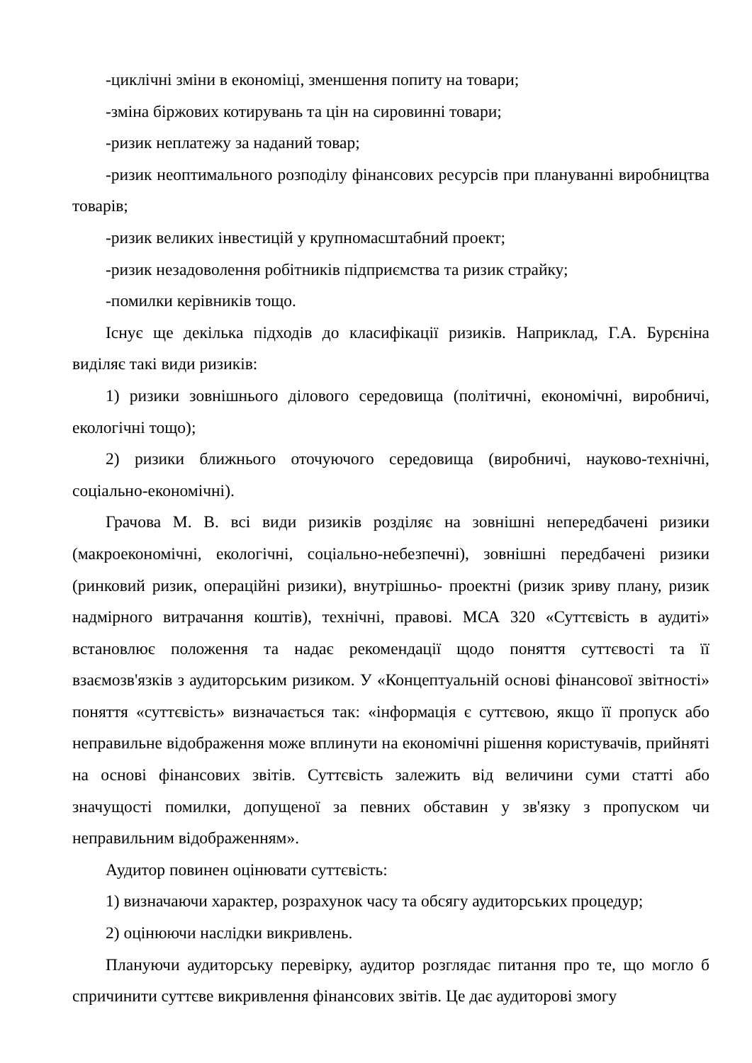-циклічні зміни в економіці, зменшення попиту на товари;
-зміна біржових котирувань та цін на сировинні товари;
-ризик неплатежу за наданий товар;
-ризик неоптимального розподілу фінансових ресурсів при плануванні виробництва товарів;
-ризик великих інвестицій у крупномасштабний проект;
-ризик незадоволення робітників підприємства та ризик страйку;
-помилки керівників тощо.
Існує ще декілька підходів до класифікації ризиків. Наприклад, Г.А. Бурєніна виділяє такі види ризиків:
1) ризики зовнішнього ділового середовища (політичні, економічні, виробничі, екологічні тощо);
2) ризики ближнього оточуючого середовища (виробничі, науково-технічні, соціально-економічні).
Грачова М. В. всі види ризиків розділяє на зовнішні непередбачені ризики (макроекономічні, екологічні, соціально-небезпечні), зовнішні передбачені ризики (ринковий ризик, операційні ризики), внутрішньо- проектні (ризик зриву плану, ризик надмірного витрачання коштів), технічні, правові. МСА 320 «Суттєвість в аудиті» встановлює положення та надає рекомендації щодо поняття суттєвості та її взаємозв'язків з аудиторським ризиком. У «Концептуальній основі фінансової звітності» поняття «суттєвість» визначається так: «інформація є суттєвою, якщо її пропуск або неправильне відображення може вплинути на економічні рішення користувачів, прийняті на основі фінансових звітів. Суттєвість залежить від величини суми статті або значущості помилки, допущеної за певних обставин у зв'язку з пропуском чи неправильним відображенням».
Аудитор повинен оцінювати суттєвість:
1) визначаючи характер, розрахунок часу та обсягу аудиторських процедур;
2) оцінюючи наслідки викривлень.
Плануючи аудиторську перевірку, аудитор розглядає питання про те, що могло б спричинити суттєве викривлення фінансових звітів. Це дає аудиторові змогу